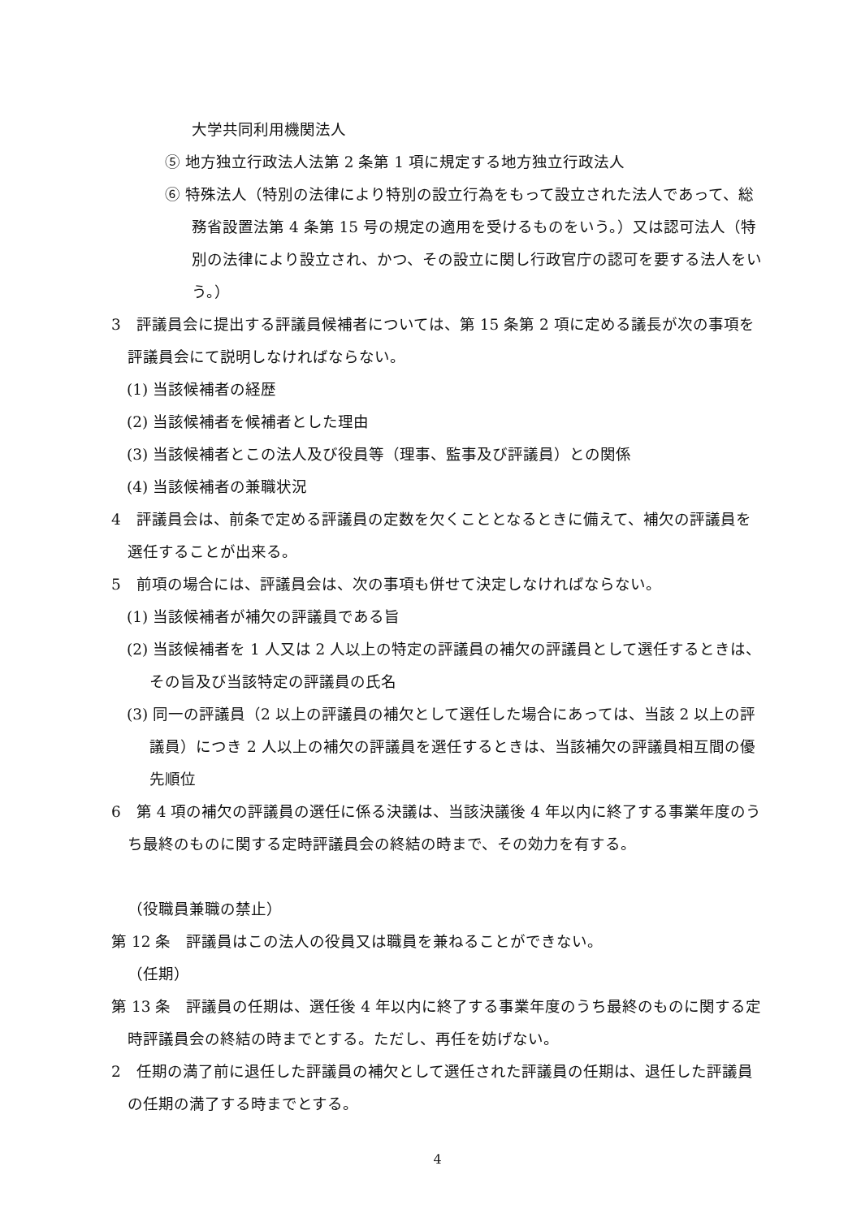大学共同利用機関法人
⑤ 地方独立行政法人法第 2 条第 1 項に規定する地方独立行政法人
⑥ 特殊法人（特別の法律により特別の設立行為をもって設立された法人であって、総務省設置法第 4 条第 15 号の規定の適用を受けるものをいう。）又は認可法人（特別の法律により設立され、かつ、その設立に関し行政官庁の認可を要する法人をいう。）
3　評議員会に提出する評議員候補者については、第 15 条第 2 項に定める議長が次の事項を評議員会にて説明しなければならない。
(1) 当該候補者の経歴
(2) 当該候補者を候補者とした理由
(3) 当該候補者とこの法人及び役員等（理事、監事及び評議員）との関係
(4) 当該候補者の兼職状況
4　評議員会は、前条で定める評議員の定数を欠くこととなるときに備えて、補欠の評議員を選任することが出来る。
5　前項の場合には、評議員会は、次の事項も併せて決定しなければならない。
(1) 当該候補者が補欠の評議員である旨
(2) 当該候補者を 1 人又は 2 人以上の特定の評議員の補欠の評議員として選任するときは、その旨及び当該特定の評議員の氏名
(3) 同一の評議員（2 以上の評議員の補欠として選任した場合にあっては、当該 2 以上の評議員）につき 2 人以上の補欠の評議員を選任するときは、当該補欠の評議員相互間の優先順位
6　第 4 項の補欠の評議員の選任に係る決議は、当該決議後 4 年以内に終了する事業年度のうち最終のものに関する定時評議員会の終結の時まで、その効力を有する。
（役職員兼職の禁止）
第 12 条　評議員はこの法人の役員又は職員を兼ねることができない。
（任期）
第 13 条　評議員の任期は、選任後 4 年以内に終了する事業年度のうち最終のものに関する定時評議員会の終結の時までとする。ただし、再任を妨げない。
2　任期の満了前に退任した評議員の補欠として選任された評議員の任期は、退任した評議員の任期の満了する時までとする。
4